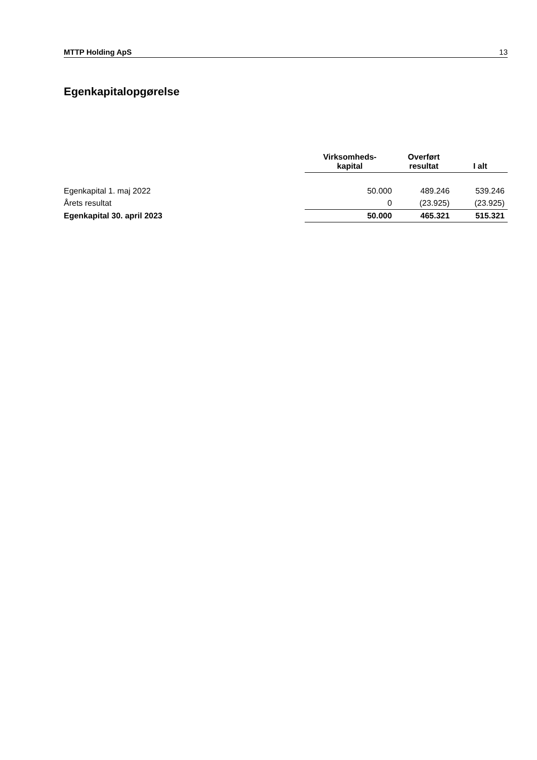MTTP Holding ApS 13
Egenkapitalopgørelse
| | Virksomheds- kapital | Overført resultat | I alt |
| --- | --- | --- | --- |
| Egenkapital 1. maj 2022 | 50.000 | 489.246 | 539.246 |
| Årets resultat | 0 | (23.925) | (23.925) |
| Egenkapital 30. april 2023 | 50.000 | 465.321 | 515.321 |